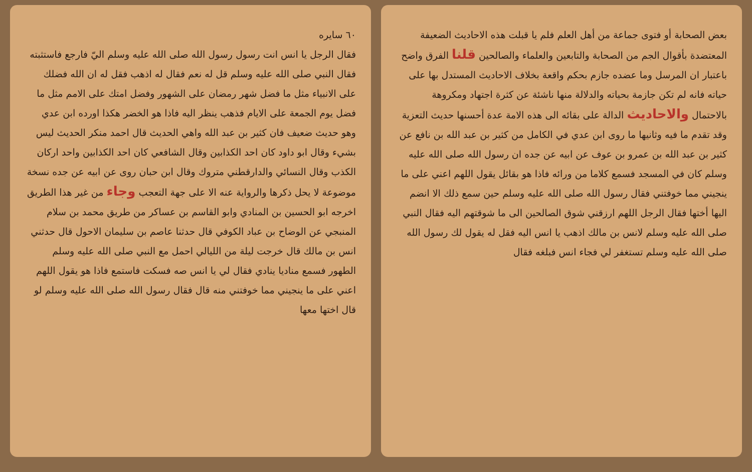بعض الصحابة أو فتوى جماعة من أهل العلم فلم يا قبلت هذه الاحاديث الضعيفة المعتضدة بأقوال الجم من الصحابة والتابعين والعلماء والصالحين قلنا الفرق واضح باعتبار ان المرسل وما عضده جازم بحكم واقعة بخلاف الاحاديث المستدل بها على حياته فانه لم تكن جازمة بحياته والدلالة منها ناشئة عن كثرة اجتهاد ومكروهة بالاحتمال والاحاديث الدالة على بقائه الى هذه الامة عدة أحسنها حديث التعزية وقد تقدم ما فيه وثانيها ما روى ابن عدي في الكامل من كثير بن عبد الله بن نافع عن كثير بن عبد الله بن عمرو بن عوف عن ابيه عن جده ان رسول الله صلى الله عليه وسلم كان في المسجد فسمع كلاما من ورائه فاذا هو بقائل يقول اللهم اعني على ما ينجيني مما خوفتني فقال رسول الله صلى الله عليه وسلم حين سمع ذلك الا انضم اليها أختها فقال الرجل اللهم ارزقني شوق الصالحين الى ما شوقتهم اليه فقال النبي صلى الله عليه وسلم لانس بن مالك اذهب يا انس اليه فقل له يقول لك رسول الله صلى الله عليه وسلم تستغفر لي فجاء انس فبلغه فقال
٦٠ سايره
فقال الرجل يا انس انت رسول رسول الله صلى الله عليه وسلم اليّ فارجع فاستثبته فقال النبي صلى الله عليه وسلم قل له نعم فقال له اذهب فقل له ان الله فضلك على الانبياء مثل ما فضل شهر رمضان على الشهور وفضل امتك على الامم مثل ما فضل يوم الجمعة على الايام فذهب ينظر اليه فاذا هو الخضر هكذا اورده ابن عدي وهو حديث ضعيف فان كثير بن عبد الله واهي الحديث قال احمد منكر الحديث ليس بشيء وقال ابو داود كان احد الكذابين وقال الشافعي كان احد الكذابين واحد اركان الكذب وقال النسائي والدارقطني متروك وقال ابن حبان روى عن ابيه عن جده نسخة موضوعة لا يحل ذكرها والرواية عنه الا على جهة التعجب وجاء من غير هذا الطريق اخرجه ابو الحسين بن المنادي وابو القاسم بن عساكر من طريق محمد بن سلام المنبجي عن الوضاح بن عباد الكوفي قال حدثنا عاصم بن سليمان الاحول قال حدثني انس بن مالك قال خرجت ليلة من الليالي احمل مع النبي صلى الله عليه وسلم الطهور فسمع مناديا ينادي فقال لي يا انس صه فسكت فاستمع فاذا هو يقول اللهم اعني على ما ينجيني مما خوفتني منه قال فقال رسول الله صلى الله عليه وسلم لو قال اختها معها